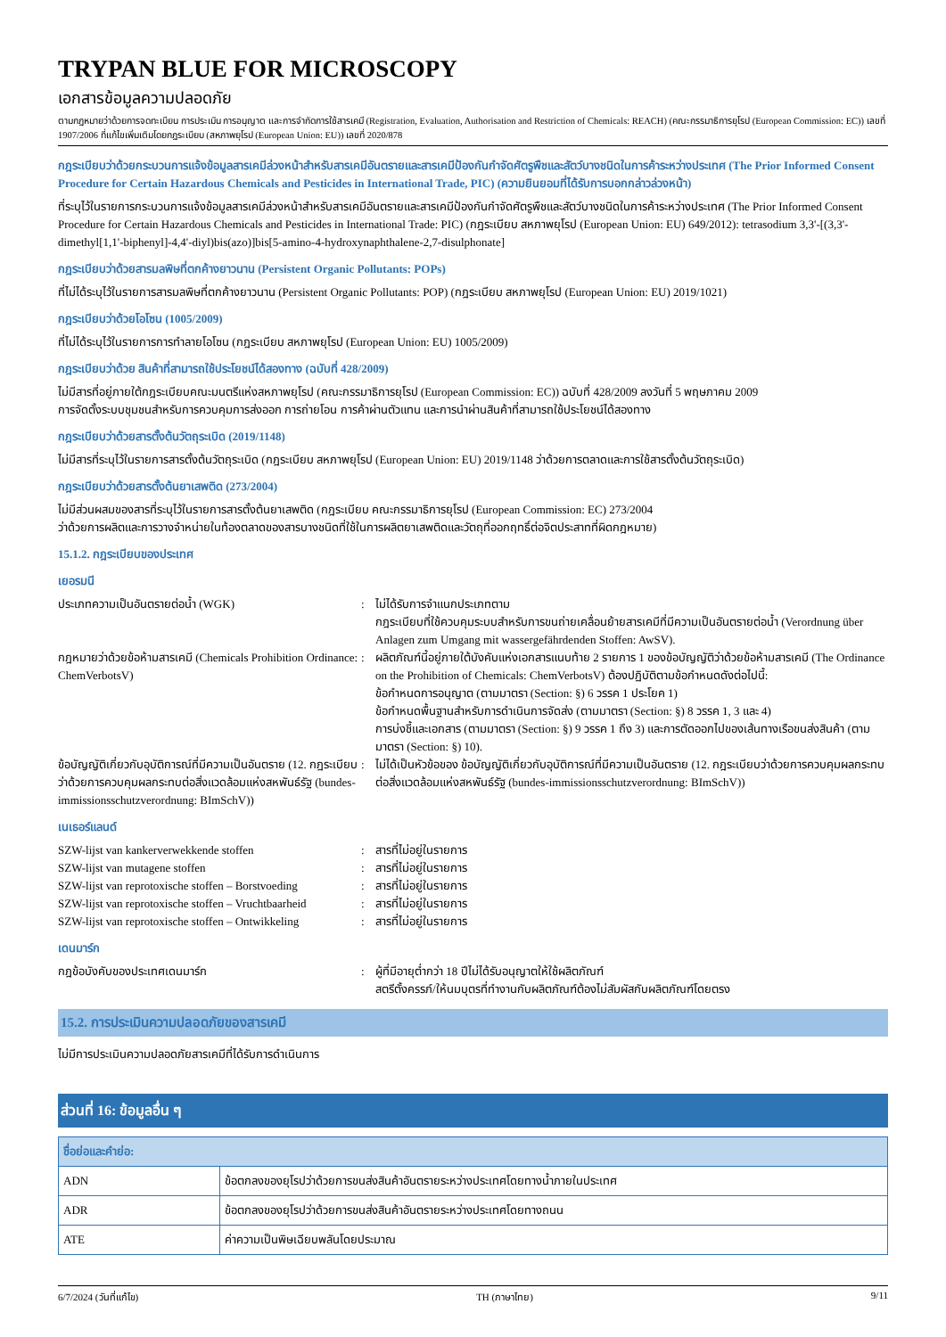TRYPAN BLUE FOR MICROSCOPY
เอกสารข้อมูลความปลอดภัย
ตามกฎหมายว่าด้วยการจดทะเบียน การประเมิน การอนุญาต และการจำกัดการใช้สารเคมี (Registration, Evaluation, Authorisation and Restriction of Chemicals: REACH) (คณะกรรมาธิการยุโรป (European Commission: EC)) เลขที่ 1907/2006 ที่แก้ไขเพิ่มเติมโดยกฎระเบียบ (สหภาพยุโรป (European Union: EU)) เลขที่ 2020/878
กฎระเบียบว่าด้วยกระบวนการแจ้งข้อมูลสารเคมีล่วงหน้าสำหรับสารเคมีอันตรายและสารเคมีป้องกันกำจัดศัตรูพืชและสัตว์บางชนิดในการค้าระหว่างประเทศ (The Prior Informed Consent Procedure for Certain Hazardous Chemicals and Pesticides in International Trade, PIC) (ความยินยอมที่ได้รับการบอกกล่าวล่วงหน้า)
ที่ระบุไว้ในรายการกระบวนการแจ้งข้อมูลสารเคมีล่วงหน้าสำหรับสารเคมีอันตรายและสารเคมีป้องกันกำจัดศัตรูพืชและสัตว์บางชนิดในการค้าระหว่างประเทศ (The Prior Informed Consent Procedure for Certain Hazardous Chemicals and Pesticides in International Trade: PIC) (กฎระเบียบ สหภาพยุโรป (European Union: EU) 649/2012): tetrasodium 3,3'-[(3,3'-dimethyl[1,1'-biphenyl]-4,4'-diyl)bis(azo)]bis[5-amino-4-hydroxynaphthalene-2,7-disulphonate]
กฎระเบียบว่าด้วยสารมลพิษที่ตกค้างยาวนาน (Persistent Organic Pollutants: POPs)
ที่ไม่ได้ระบุไว้ในรายการสารมลพิษที่ตกค้างยาวนาน (Persistent Organic Pollutants: POP) (กฎระเบียบ สหภาพยุโรป (European Union: EU) 2019/1021)
กฎระเบียบว่าด้วยโอโซน (1005/2009)
ที่ไม่ได้ระบุไว้ในรายการการทำลายโอโซน (กฎระเบียบ สหภาพยุโรป (European Union: EU) 1005/2009)
กฎระเบียบว่าด้วย สินค้าที่สามารถใช้ประโยชน์ได้สองทาง (ฉบับที่ 428/2009)
ไม่มีสารที่อยู่ภายใต้กฎระเบียบคณะมนตรีแห่งสหภาพยุโรป (คณะกรรมาธิการยุโรป (European Commission: EC)) ฉบับที่ 428/2009 ลงวันที่ 5 พฤษภาคม 2009
การจัดตั้งระบบชุมชนสำหรับการควบคุมการส่งออก การถ่ายโอน การค้าผ่านตัวแทน และการนำผ่านสินค้าที่สามารถใช้ประโยชน์ได้สองทาง
กฎระเบียบว่าด้วยสารตั้งต้นวัตถุระเบิด (2019/1148)
ไม่มีสารที่ระบุไว้ในรายการสารตั้งต้นวัตถุระเบิด (กฎระเบียบ สหภาพยุโรป (European Union: EU) 2019/1148 ว่าด้วยการตลาดและการใช้สารตั้งต้นวัตถุระเบิด)
กฎระเบียบว่าด้วยสารตั้งต้นยาเสพติด (273/2004)
ไม่มีส่วนผสมของสารที่ระบุไว้ในรายการสารตั้งต้นยาเสพติด (กฎระเบียบ คณะกรรมาธิการยุโรป (European Commission: EC) 273/2004
ว่าด้วยการผลิตและการวางจำหน่ายในท้องตลาดของสารบางชนิดที่ใช้ในการผลิตยาเสพติดและวัตถุที่ออกฤทธิ์ต่อจิตประสาทที่ผิดกฎหมาย)
15.1.2. กฎระเบียบของประเทศ
เยอรมนี
ประเภทความเป็นอันตรายต่อน้ำ (WGK) : ไม่ได้รับการจำแนกประเภทตาม
กฎระเบียบที่ใช้ควบคุมระบบสำหรับการขนถ่ายเคลื่อนย้ายสารเคมีที่มีความเป็นอันตรายต่อน้ำ (Verordnung über Anlagen zum Umgang mit wassergefährdenden Stoffen: AwSV).
กฎหมายว่าด้วยข้อห้ามสารเคมี (Chemicals Prohibition Ordinance: ChemVerbotsV)
: ผลิตภัณฑ์นี้อยู่ภายใต้บังคับแห่งเอกสารแนบท้าย 2 รายการ 1 ของข้อบัญญัติว่าด้วยข้อห้ามสารเคมี (The Ordinance on the Prohibition of Chemicals: ChemVerbotsV) ต้องปฏิบัติตามข้อกำหนดดังต่อไปนี้:
ข้อกำหนดการอนุญาต (ตามมาตรา (Section: §) 6 วรรค 1 ประโยค 1)
ข้อกำหนดพื้นฐานสำหรับการดำเนินการจัดส่ง (ตามมาตรา (Section: §) 8 วรรค 1, 3 และ 4)
การบ่งชี้และเอกสาร (ตามมาตรา (Section: §) 9 วรรค 1 ถึง 3) และการตัดออกไปของเส้นทางเรือขนส่งสินค้า (ตามมาตรา (Section: §) 10).
ข้อบัญญัติเกี่ยวกับอุบัติการณ์ที่มีความเป็นอันตราย (12. กฎระเบียบว่าด้วยการควบคุมผลกระทบต่อสิ่งแวดล้อมแห่งสหพันธ์รัฐ (bundes-immissionsschutzverordnung: BImSchV))
: ไม่ได้เป็นหัวข้อของ ข้อบัญญัติเกี่ยวกับอุบัติการณ์ที่มีความเป็นอันตราย (12. กฎระเบียบว่าด้วยการควบคุมผลกระทบต่อสิ่งแวดล้อมแห่งสหพันธ์รัฐ (bundes-immissionsschutzverordnung: BImSchV))
เนเธอร์แลนด์
SZW-lijst van kankerverwekkende stoffen : สารที่ไม่อยู่ในรายการ
SZW-lijst van mutagene stoffen : สารที่ไม่อยู่ในรายการ
SZW-lijst van reprotoxische stoffen – Borstvoeding
: สารที่ไม่อยู่ในรายการ
SZW-lijst van reprotoxische stoffen – Vruchtbaarheid
: สารที่ไม่อยู่ในรายการ
SZW-lijst van reprotoxische stoffen – Ontwikkeling
: สารที่ไม่อยู่ในรายการ
เดนมาร์ก
กฎข้อบังคับของประเทศเดนมาร์ก : ผู้ที่มีอายุต่ำกว่า 18 ปีไม่ได้รับอนุญาตให้ใช้ผลิตภัณฑ์
สตรีตั้งครรภ์/ให้นมบุตรที่ทำงานกับผลิตภัณฑ์ต้องไม่สัมผัสกับผลิตภัณฑ์โดยตรง
15.2. การประเมินความปลอดภัยของสารเคมี
ไม่มีการประเมินความปลอดภัยสารเคมีที่ได้รับการดำเนินการ
ส่วนที่ 16: ข้อมูลอื่น ๆ
| ชื่อย่อและคำย่อ: | |
| --- | --- |
| ADN | ข้อตกลงของยุโรปว่าด้วยการขนส่งสินค้าอันตรายระหว่างประเทศโดยทางน้ำภายในประเทศ |
| ADR | ข้อตกลงของยุโรปว่าด้วยการขนส่งสินค้าอันตรายระหว่างประเทศโดยทางถนน |
| ATE | ค่าความเป็นพิษเฉียบพลันโดยประมาณ |
6/7/2024 (วันที่แก้ไข) TH (ภาษาไทย) 9/11